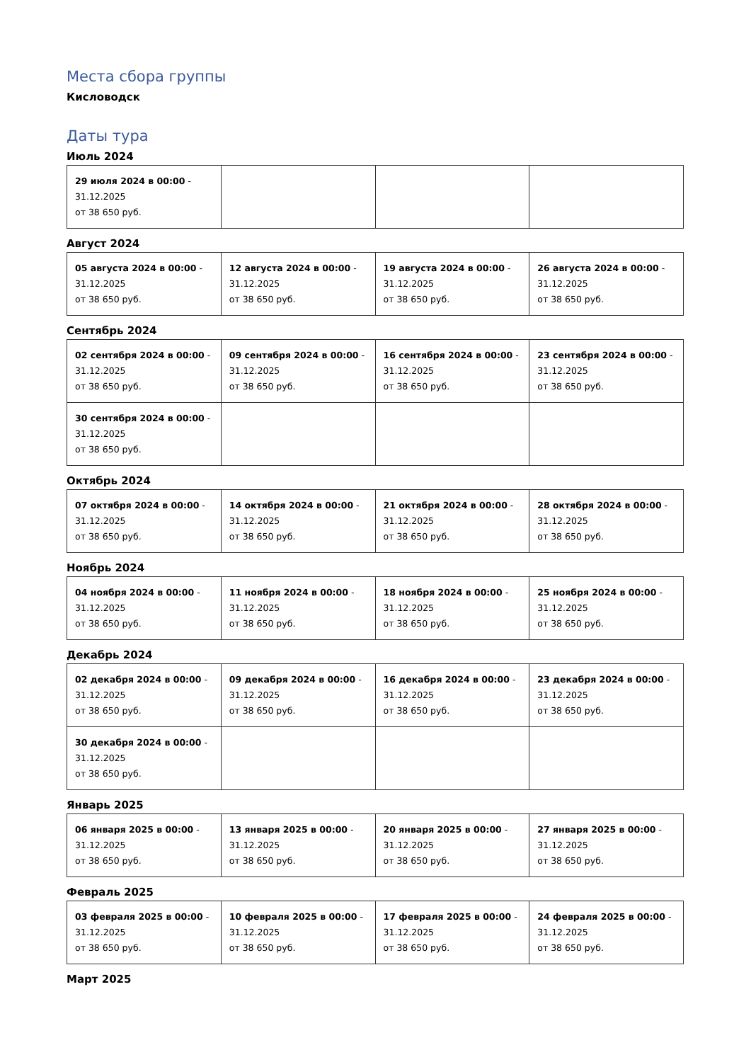Места сбора группы
Кисловодск
Даты тура
Июль 2024
| 29 июля 2024 в 00:00 - 31.12.2025 от 38 650 руб. | | | |
Август 2024
| 05 августа 2024 в 00:00 - 31.12.2025 от 38 650 руб. | 12 августа 2024 в 00:00 - 31.12.2025 от 38 650 руб. | 19 августа 2024 в 00:00 - 31.12.2025 от 38 650 руб. | 26 августа 2024 в 00:00 - 31.12.2025 от 38 650 руб. |
Сентябрь 2024
| 02 сентября 2024 в 00:00 - 31.12.2025 от 38 650 руб. | 09 сентября 2024 в 00:00 - 31.12.2025 от 38 650 руб. | 16 сентября 2024 в 00:00 - 31.12.2025 от 38 650 руб. | 23 сентября 2024 в 00:00 - 31.12.2025 от 38 650 руб. |
| 30 сентября 2024 в 00:00 - 31.12.2025 от 38 650 руб. | | | |
Октябрь 2024
| 07 октября 2024 в 00:00 - 31.12.2025 от 38 650 руб. | 14 октября 2024 в 00:00 - 31.12.2025 от 38 650 руб. | 21 октября 2024 в 00:00 - 31.12.2025 от 38 650 руб. | 28 октября 2024 в 00:00 - 31.12.2025 от 38 650 руб. |
Ноябрь 2024
| 04 ноября 2024 в 00:00 - 31.12.2025 от 38 650 руб. | 11 ноября 2024 в 00:00 - 31.12.2025 от 38 650 руб. | 18 ноября 2024 в 00:00 - 31.12.2025 от 38 650 руб. | 25 ноября 2024 в 00:00 - 31.12.2025 от 38 650 руб. |
Декабрь 2024
| 02 декабря 2024 в 00:00 - 31.12.2025 от 38 650 руб. | 09 декабря 2024 в 00:00 - 31.12.2025 от 38 650 руб. | 16 декабря 2024 в 00:00 - 31.12.2025 от 38 650 руб. | 23 декабря 2024 в 00:00 - 31.12.2025 от 38 650 руб. |
| 30 декабря 2024 в 00:00 - 31.12.2025 от 38 650 руб. | | | |
Январь 2025
| 06 января 2025 в 00:00 - 31.12.2025 от 38 650 руб. | 13 января 2025 в 00:00 - 31.12.2025 от 38 650 руб. | 20 января 2025 в 00:00 - 31.12.2025 от 38 650 руб. | 27 января 2025 в 00:00 - 31.12.2025 от 38 650 руб. |
Февраль 2025
| 03 февраля 2025 в 00:00 - 31.12.2025 от 38 650 руб. | 10 февраля 2025 в 00:00 - 31.12.2025 от 38 650 руб. | 17 февраля 2025 в 00:00 - 31.12.2025 от 38 650 руб. | 24 февраля 2025 в 00:00 - 31.12.2025 от 38 650 руб. |
Март 2025